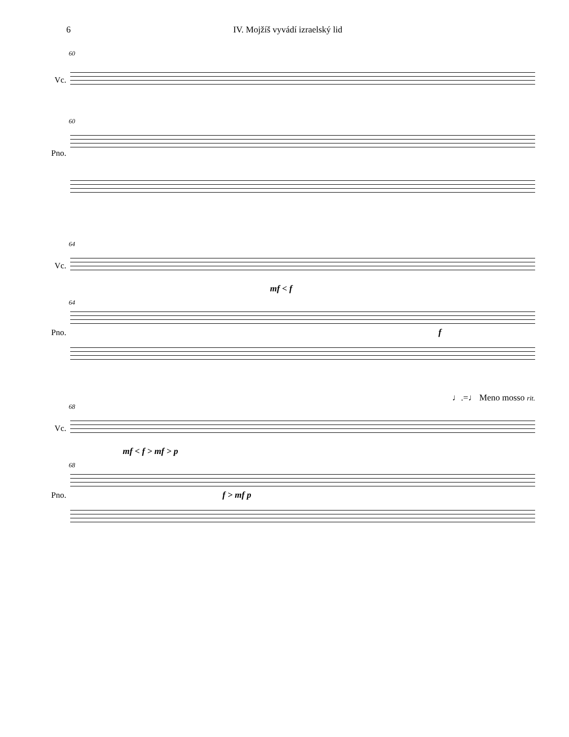6 IV. Mojžíš vyvádí izraelský lid
60
Vc.
60
Pno.
64
Vc.
mf < f
64
Pno. f
♩.=♩ Meno mosso rit.
68
Vc.
mf < f > mf > p
68
Pno. f > mf p